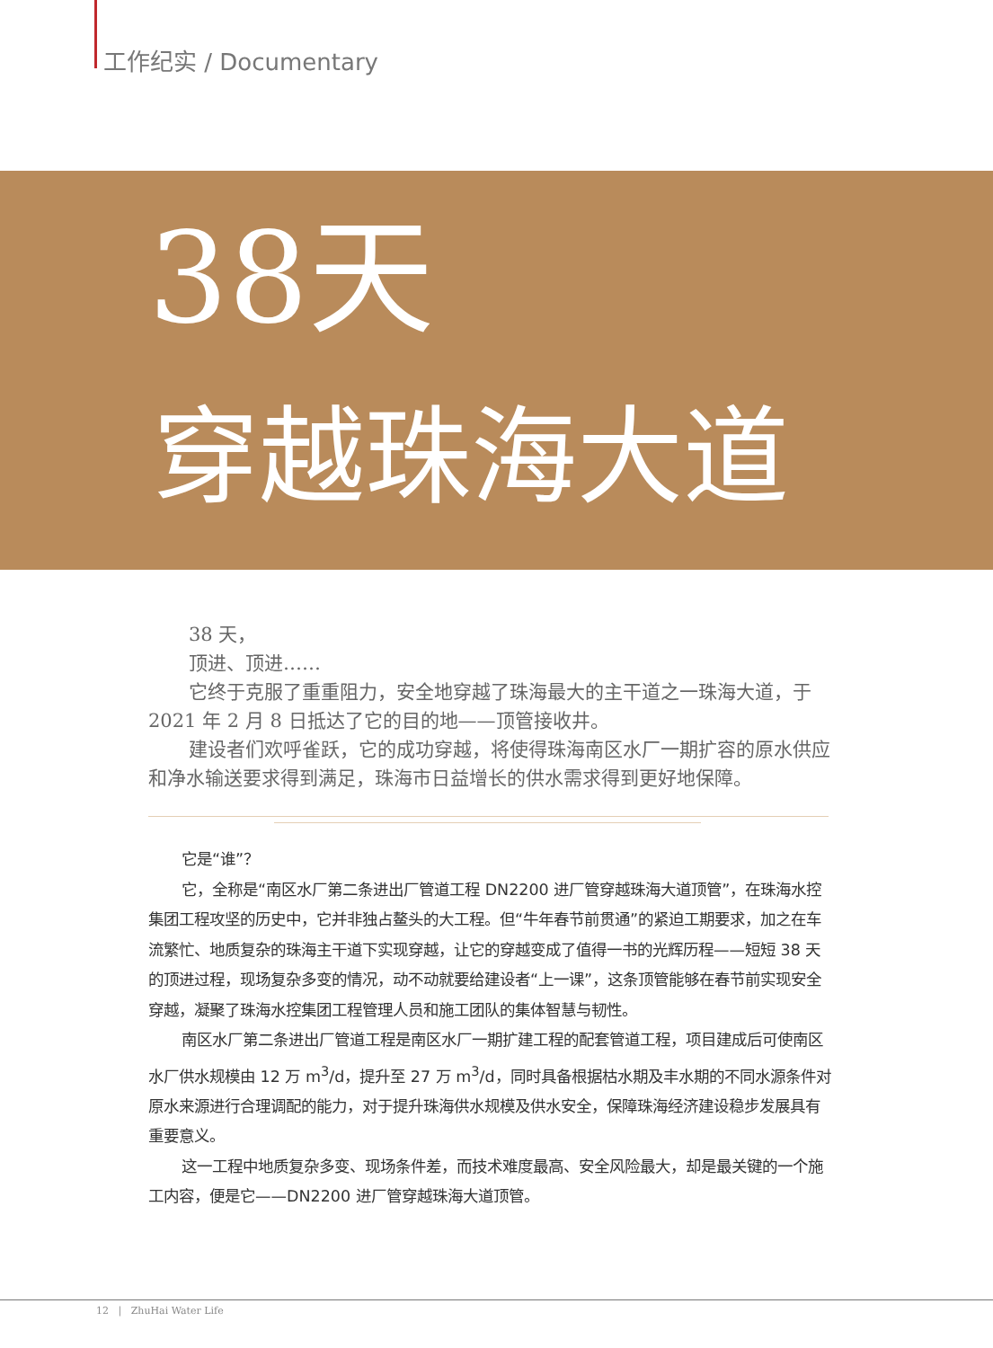工作纪实 / Documentary
38天
穿越珠海大道
38 天，
顶进、顶进……
它终于克服了重重阻力，安全地穿越了珠海最大的主干道之一珠海大道，于 2021 年 2 月 8 日抵达了它的目的地——顶管接收井。
建设者们欢呼雀跃，它的成功穿越，将使得珠海南区水厂一期扩容的原水供应和净水输送要求得到满足，珠海市日益增长的供水需求得到更好地保障。
它是“谁”？
它，全称是“南区水厂第二条进出厂管道工程 DN2200 进厂管穿越珠海大道顶管”，在珠海水控集团工程攻坚的历史中，它并非独占鳌头的大工程。但“牛年春节前贯通”的紧迫工期要求，加之在车流繁忙、地质复杂的珠海主干道下实现穿越，让它的穿越变成了值得一书的光辉历程——短短 38 天的顶进过程，现场复杂多变的情况，动不动就要给建设者“上一课”，这条顶管能够在春节前实现安全穿越，凝聚了珠海水控集团工程管理人员和施工团队的集体智慧与韧性。
南区水厂第二条进出厂管道工程是南区水厂一期扩建工程的配套管道工程，项目建成后可使南区水厂供水规模由 12 万 m<sup>3</sup>/d，提升至 27 万 m<sup>3</sup>/d，同时具备根据枯水期及丰水期的不同水源条件对原水来源进行合理调配的能力，对于提升珠海供水规模及供水安全，保障珠海经济建设稳步发展具有重要意义。
这一工程中地质复杂多变、现场条件差，而技术难度最高、安全风险最大，却是最关键的一个施工内容，便是它——DN2200 进厂管穿越珠海大道顶管。
12 | ZhuHai Water Life